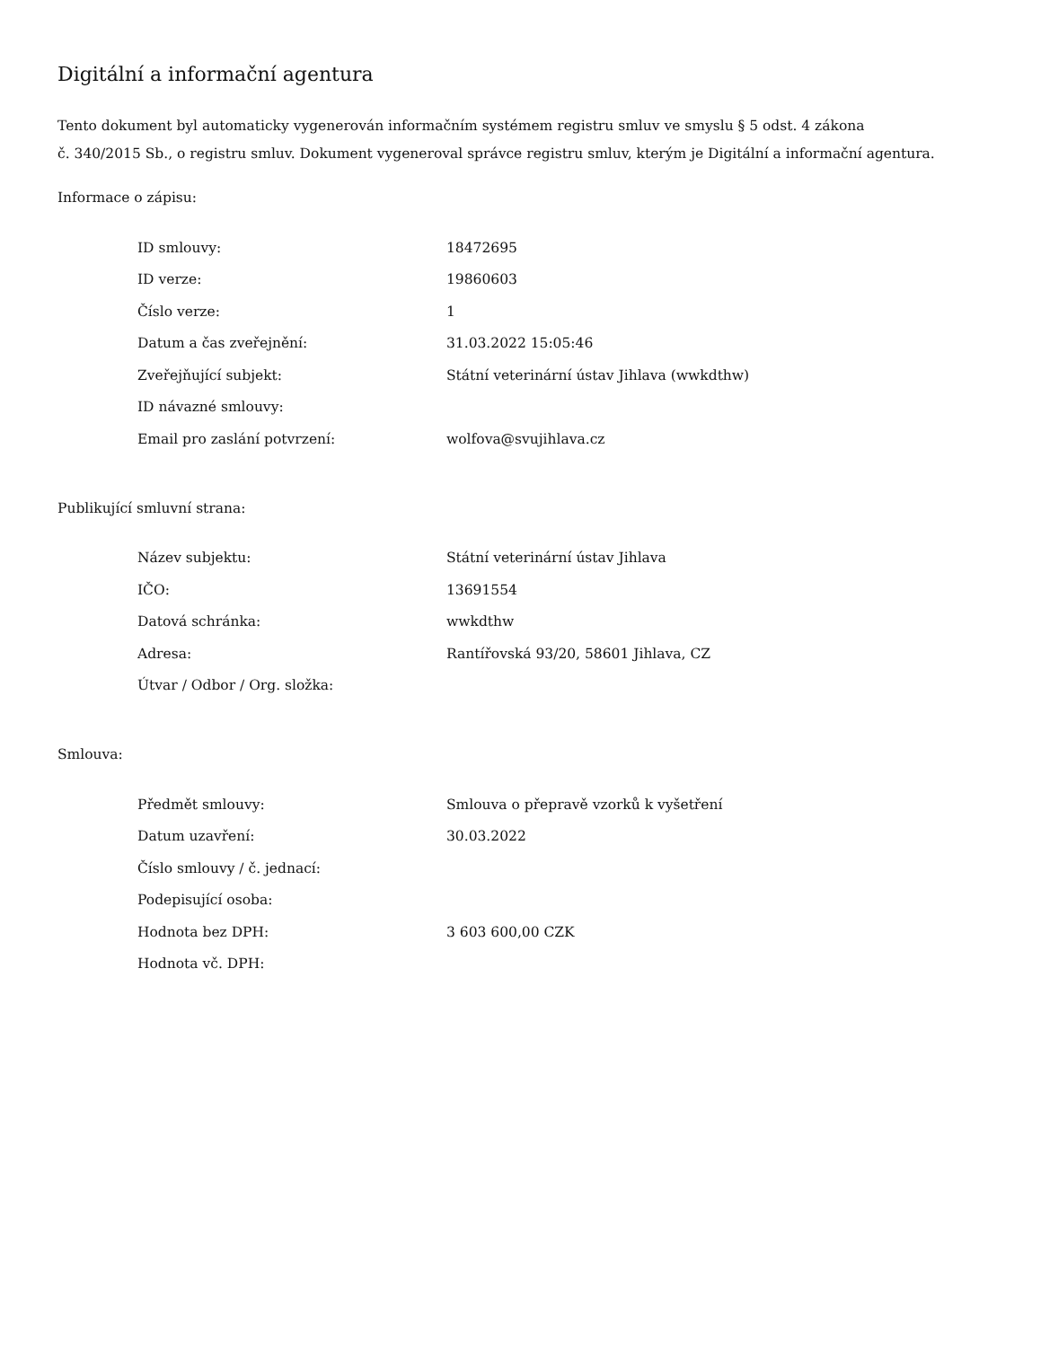Digitální a informační agentura
Tento dokument byl automaticky vygenerován informačním systémem registru smluv ve smyslu § 5 odst. 4 zákona
č. 340/2015 Sb., o registru smluv. Dokument vygeneroval správce registru smluv, kterým je Digitální a informační agentura.
Informace o zápisu:
| ID smlouvy: | 18472695 |
| ID verze: | 19860603 |
| Číslo verze: | 1 |
| Datum a čas zveřejnění: | 31.03.2022 15:05:46 |
| Zveřejňující subjekt: | Státní veterinární ústav Jihlava (wwkdthw) |
| ID návazné smlouvy: | |
| Email pro zaslání potvrzení: | wolfova@svujihlava.cz |
Publikující smluvní strana:
| Název subjektu: | Státní veterinární ústav Jihlava |
| IČO: | 13691554 |
| Datová schránka: | wwkdthw |
| Adresa: | Rantířovská 93/20, 58601 Jihlava, CZ |
| Útvar / Odbor / Org. složka: | |
Smlouva:
| Předmět smlouvy: | Smlouva o přepravě vzorků k vyšetření |
| Datum uzavření: | 30.03.2022 |
| Číslo smlouvy / č. jednací: | |
| Podepisující osoba: | |
| Hodnota bez DPH: | 3 603 600,00 CZK |
| Hodnota vč. DPH: | |